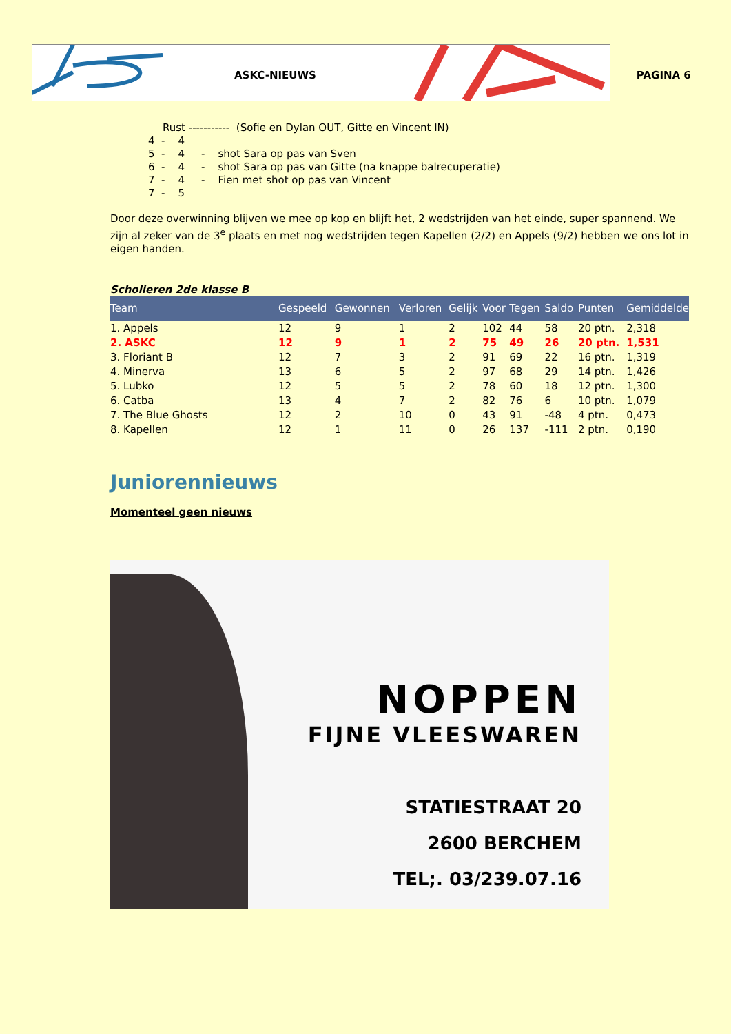ASKC-NIEUWS PAGINA 6
Rust ----------- (Sofie en Dylan OUT, Gitte en Vincent IN)
4 - 4
5 - 4 - shot Sara op pas van Sven
6 - 4 - shot Sara op pas van Gitte (na knappe balrecuperatie)
7 - 4 - Fien met shot op pas van Vincent
7 - 5
Door deze overwinning blijven we mee op kop en blijft het, 2 wedstrijden van het einde, super spannend. We zijn al zeker van de 3<sup>e</sup> plaats en met nog wedstrijden tegen Kapellen (2/2) en Appels (9/2) hebben we ons lot in eigen handen.
Scholieren 2de klasse B
| Team | Gespeeld | Gewonnen | Verloren | Gelijk | Voor | Tegen | Saldo | Punten | Gemiddelde |
| --- | --- | --- | --- | --- | --- | --- | --- | --- | --- |
| 1. Appels | 12 | 9 | 1 | 2 | 102 | 44 | 58 | 20 ptn. | 2,318 |
| 2. ASKC | 12 | 9 | 1 | 2 | 75 | 49 | 26 | 20 ptn. | 1,531 |
| 3. Floriant B | 12 | 7 | 3 | 2 | 91 | 69 | 22 | 16 ptn. | 1,319 |
| 4. Minerva | 13 | 6 | 5 | 2 | 97 | 68 | 29 | 14 ptn. | 1,426 |
| 5. Lubko | 12 | 5 | 5 | 2 | 78 | 60 | 18 | 12 ptn. | 1,300 |
| 6. Catba | 13 | 4 | 7 | 2 | 82 | 76 | 6 | 10 ptn. | 1,079 |
| 7. The Blue Ghosts | 12 | 2 | 10 | 0 | 43 | 91 | -48 | 4 ptn. | 0,473 |
| 8. Kapellen | 12 | 1 | 11 | 0 | 26 | 137 | -111 | 2 ptn. | 0,190 |
Juniorennieuws
Momenteel geen nieuws
NOPPEN
FIJNE VLEESWAREN
STATIESTRAAT 20
2600 BERCHEM
TEL;. 03/239.07.16